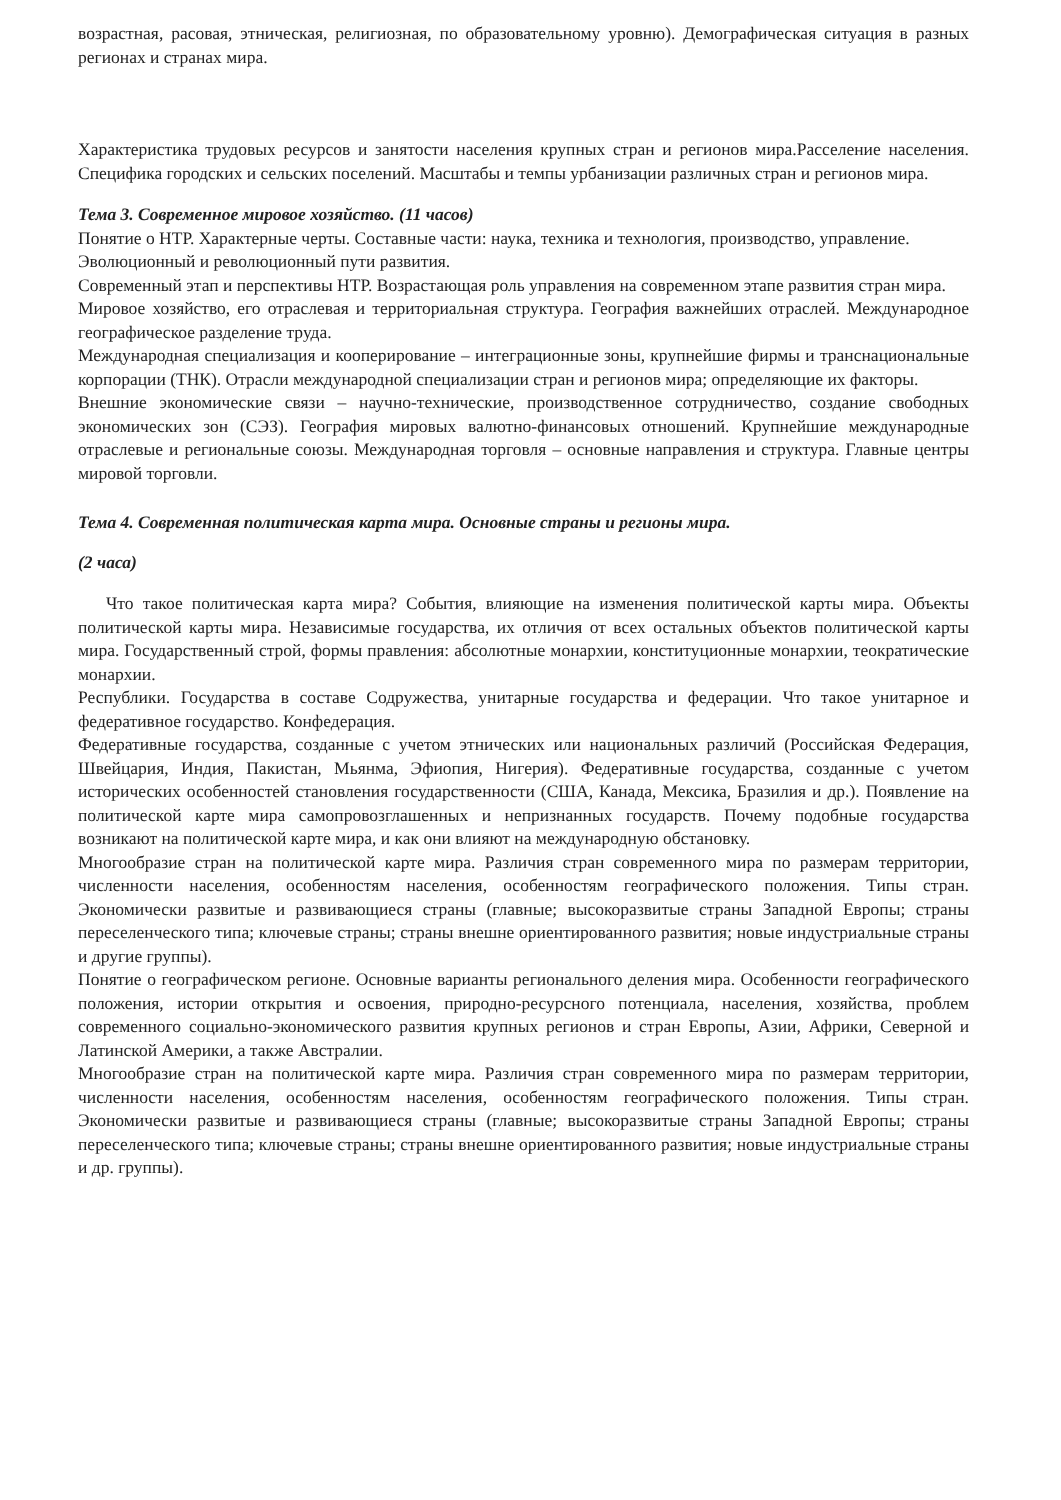возрастная, расовая, этническая, религиозная, по образовательному уровню). Демографическая ситуация в разных регионах и странах мира.
Характеристика трудовых ресурсов и занятости населения крупных стран и регионов мира.Расселение населения. Специфика городских и сельских поселений. Масштабы и темпы урбанизации различных стран и регионов мира.
Тема 3. Современное мировое хозяйство. (11 часов)
Понятие о НТР. Характерные черты. Составные части: наука, техника и технология, производство, управление.
Эволюционный и революционный пути развития.
Современный этап и перспективы НТР. Возрастающая роль управления на современном этапе развития стран мира.
Мировое хозяйство, его отраслевая и территориальная структура. География важнейших отраслей. Международное географическое разделение труда.
Международная специализация и кооперирование – интеграционные зоны, крупнейшие фирмы и транснациональные корпорации (ТНК). Отрасли международной специализации стран и регионов мира; определяющие их факторы.
Внешние экономические связи – научно-технические, производственное сотрудничество, создание свободных экономических зон (СЭЗ). География мировых валютно-финансовых отношений. Крупнейшие международные отраслевые и региональные союзы. Международная торговля – основные направления и структура. Главные центры мировой торговли.
Тема 4. Современная политическая карта мира. Основные страны и регионы мира.
(2 часа)
Что такое политическая карта мира? События, влияющие на изменения политической карты мира. Объекты политической карты мира. Независимые государства, их отличия от всех остальных объектов политической карты мира. Государственный строй, формы правления: абсолютные монархии, конституционные монархии, теократические монархии.
Республики. Государства в составе Содружества, унитарные государства и федерации. Что такое унитарное и федеративное государство. Конфедерация.
Федеративные государства, созданные с учетом этнических или национальных различий (Российская Федерация, Швейцария, Индия, Пакистан, Мьянма, Эфиопия, Нигерия). Федеративные государства, созданные с учетом исторических особенностей становления государственности (США, Канада, Мексика, Бразилия и др.). Появление на политической карте мира самопровозглашенных и непризнанных государств. Почему подобные государства возникают на политической карте мира, и как они влияют на международную обстановку.
Многообразие стран на политической карте мира. Различия стран современного мира по размерам территории, численности населения, особенностям населения, особенностям географического положения. Типы стран. Экономически развитые и развивающиеся страны (главные; высокоразвитые страны Западной Европы; страны переселенческого типа; ключевые страны; страны внешне ориентированного развития; новые индустриальные страны и другие группы).
Понятие о географическом регионе. Основные варианты регионального деления мира. Особенности географического положения, истории открытия и освоения, природно-ресурсного потенциала, населения, хозяйства, проблем современного социально-экономического развития крупных регионов и стран Европы, Азии, Африки, Северной и Латинской Америки, а также Австралии.
Многообразие стран на политической карте мира. Различия стран современного мира по размерам территории, численности населения, особенностям населения, особенностям географического положения. Типы стран. Экономически развитые и развивающиеся страны (главные; высокоразвитые страны Западной Европы; страны переселенческого типа; ключевые страны; страны внешне ориентированного развития; новые индустриальные страны и др. группы).